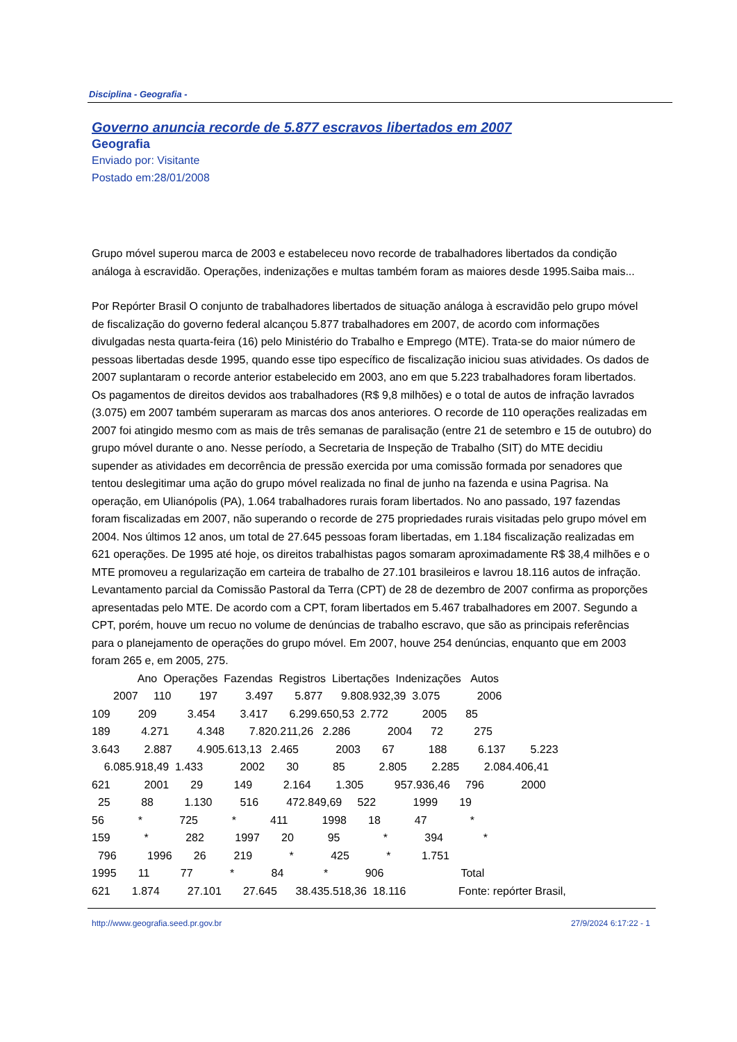Disciplina - Geografia -
Governo anuncia recorde de 5.877 escravos libertados em 2007
Geografia
Enviado por: Visitante
Postado em:28/01/2008
Grupo móvel superou marca de 2003 e estabeleceu novo recorde de trabalhadores libertados da condição análoga à escravidão. Operações, indenizações e multas também foram as maiores desde 1995.Saiba mais...
Por Repórter Brasil O conjunto de trabalhadores libertados de situação análoga à escravidão pelo grupo móvel de fiscalização do governo federal alcançou 5.877 trabalhadores em 2007, de acordo com informações divulgadas nesta quarta-feira (16) pelo Ministério do Trabalho e Emprego (MTE). Trata-se do maior número de pessoas libertadas desde 1995, quando esse tipo específico de fiscalização iniciou suas atividades. Os dados de 2007 suplantaram o recorde anterior estabelecido em 2003, ano em que 5.223 trabalhadores foram libertados. Os pagamentos de direitos devidos aos trabalhadores (R$ 9,8 milhões) e o total de autos de infração lavrados (3.075) em 2007 também superaram as marcas dos anos anteriores. O recorde de 110 operações realizadas em 2007 foi atingido mesmo com as mais de três semanas de paralisação (entre 21 de setembro e 15 de outubro) do grupo móvel durante o ano. Nesse período, a Secretaria de Inspeção de Trabalho (SIT) do MTE decidiu supender as atividades em decorrência de pressão exercida por uma comissão formada por senadores que tentou deslegitimar uma ação do grupo móvel realizada no final de junho na fazenda e usina Pagrisa. Na operação, em Ulianópolis (PA), 1.064 trabalhadores rurais foram libertados. No ano passado, 197 fazendas foram fiscalizadas em 2007, não superando o recorde de 275 propriedades rurais visitadas pelo grupo móvel em 2004. Nos últimos 12 anos, um total de 27.645 pessoas foram libertadas, em 1.184 fiscalização realizadas em 621 operações. De 1995 até hoje, os direitos trabalhistas pagos somaram aproximadamente R$ 38,4 milhões e o MTE promoveu a regularização em carteira de trabalho de 27.101 brasileiros e lavrou 18.116 autos de infração. Levantamento parcial da Comissão Pastoral da Terra (CPT) de 28 de dezembro de 2007 confirma as proporções apresentadas pelo MTE. De acordo com a CPT, foram libertados em 5.467 trabalhadores em 2007. Segundo a CPT, porém, houve um recuo no volume de denúncias de trabalho escravo, que são as principais referências para o planejamento de operações do grupo móvel. Em 2007, houve 254 denúncias, enquanto que em 2003 foram 265 e, em 2005, 275.
Ano Operações Fazendas Registros Libertações Indenizações Autos
2007 110 197 3.497 5.877 9.808.932,39 3.075 2006
109 209 3.454 3.417 6.299.650,53 2.772 2005 85
189 4.271 4.348 7.820.211,26 2.286 2004 72 275
3.643 2.887 4.905.613,13 2.465 2003 67 188 6.137 5.223
6.085.918,49 1.433 2002 30 85 2.805 2.285 2.084.406,41
621 2001 29 149 2.164 1.305 957.936,46 796 2000
25 88 1.130 516 472.849,69 522 1999 19
56 * 725 * 411 1998 18 47 *
159 * 282 1997 20 95 * 394 *
796 1996 26 219 * 425 * 1.751
1995 11 77 * 84 * 906 Total
621 1.874 27.101 27.645 38.435.518,36 18.116 Fonte: repórter Brasil,
http://www.geografia.seed.pr.gov.br 27/9/2024 6:17:22 - 1